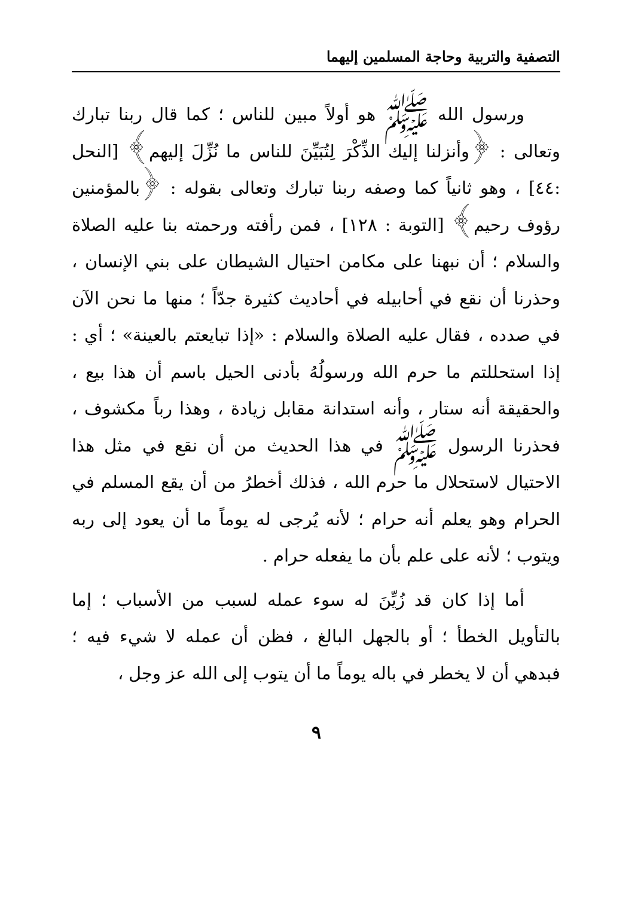التصفية والتربية وحاجة المسلمين إليهما
ورسول الله ﷺ هو أولاً مبين للناس ؛ كما قال ربنا تبارك وتعالى : ﴿وأنزلنا إليك الذِّكْرَ لِتُبَيِّنَ للناس ما نُزِّلَ إليهم﴾ [النحل :٤٤] ، وهو ثانياً كما وصفه ربنا تبارك وتعالى بقوله : ﴿بالمؤمنين رؤوف رحيم﴾ [التوبة : ١٢٨] ، فمن رأفته ورحمته بنا عليه الصلاة والسلام ؛ أن نبهنا على مكامن احتيال الشيطان على بني الإنسان ، وحذرنا أن نقع في أحابيله في أحاديث كثيرة جدّاً ؛ منها ما نحن الآن في صدده ، فقال عليه الصلاة والسلام : «إذا تبايعتم بالعينة» ؛ أي : إذا استحللتم ما حرم الله ورسولُهُ بأدنى الحيل باسم أن هذا بيع ، والحقيقة أنه ستار ، وأنه استدانة مقابل زيادة ، وهذا رباً مكشوف ، فحذرنا الرسول ﷺ في هذا الحديث من أن نقع في مثل هذا الاحتيال لاستحلال ما حرم الله ، فذلك أخطرُ من أن يقع المسلم في الحرام وهو يعلم أنه حرام ؛ لأنه يُرجى له يوماً ما أن يعود إلى ربه ويتوب ؛ لأنه على علم بأن ما يفعله حرام .
أما إذا كان قد زُيِّنَ له سوء عمله لسبب من الأسباب ؛ إما بالتأويل الخطأ ؛ أو بالجهل البالغ ، فظن أن عمله لا شيء فيه ؛ فبدهي أن لا يخطر في باله يوماً ما أن يتوب إلى الله عز وجل ،
٩